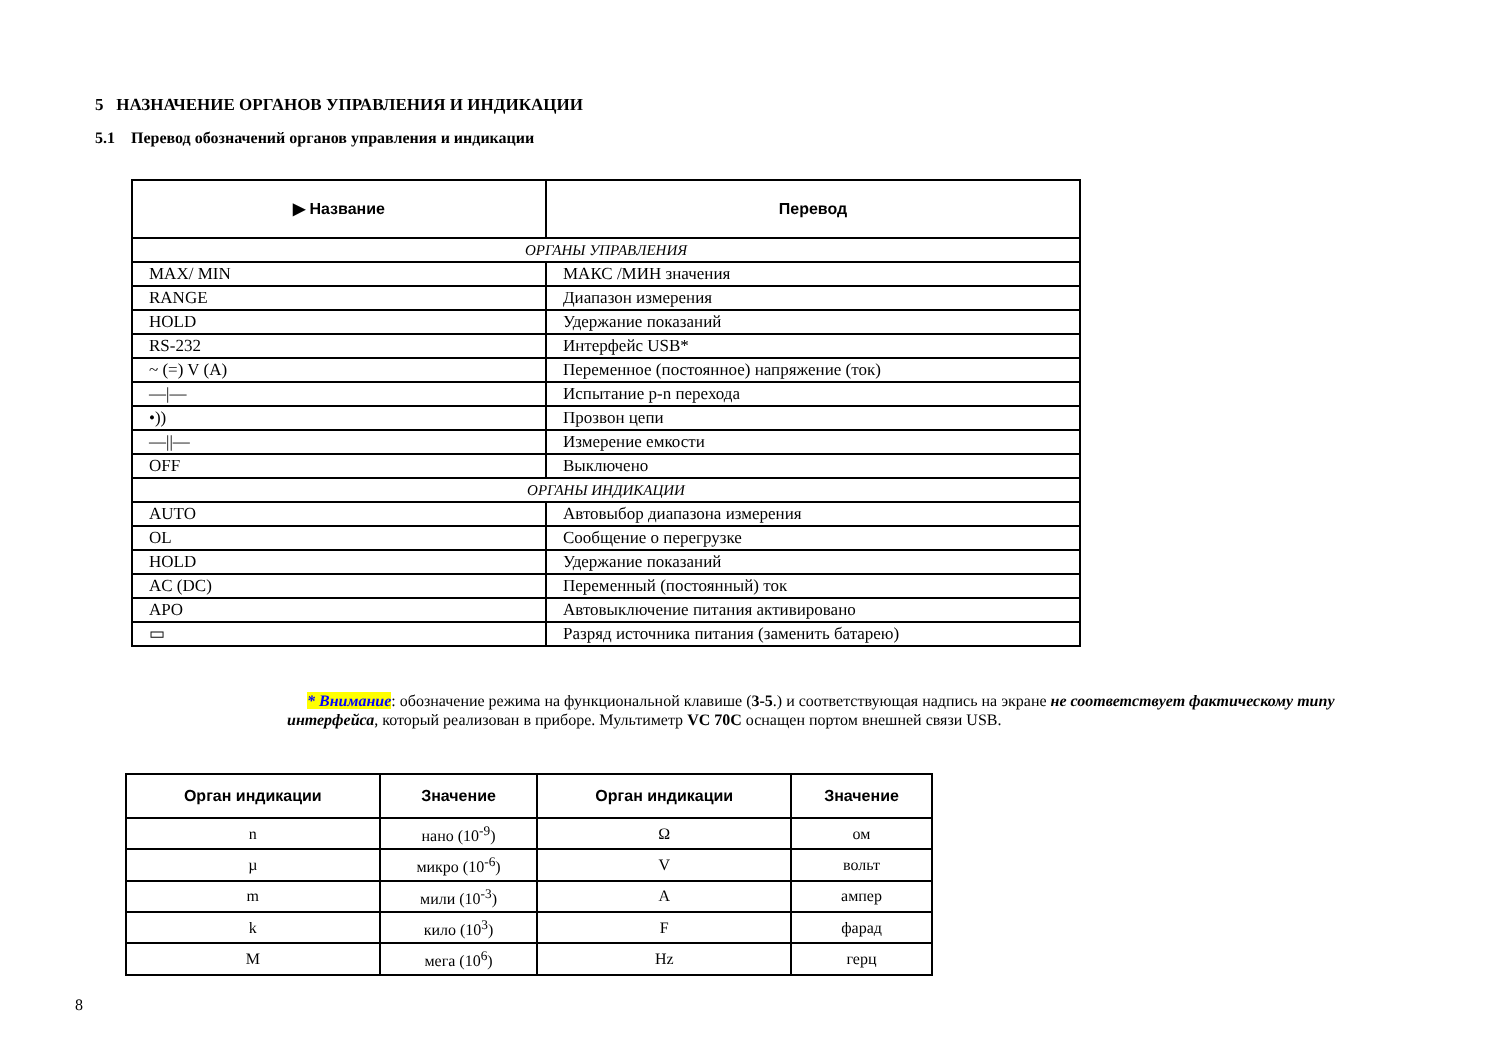5 НАЗНАЧЕНИЕ ОРГАНОВ УПРАВЛЕНИЯ И ИНДИКАЦИИ
5.1 Перевод обозначений органов управления и индикации
| ▶ Название | Перевод |
| --- | --- |
| ОРГАНЫ УПРАВЛЕНИЯ | |
| MAX/ MIN | МАКС /МИН значения |
| RANGE | Диапазон измерения |
| HOLD | Удержание показаний |
| RS-232 | Интерфейс USB* |
| ~ (=) V (A) | Переменное (постоянное) напряжение (ток) |
| —/— | Испытание p-n перехода |
| •)) | Прозвон цепи |
| —//— | Измерение емкости |
| OFF | Выключено |
| ОРГАНЫ ИНДИКАЦИИ | |
| AUTO | Автовыбор диапазона измерения |
| OL | Сообщение о перегрузке |
| HOLD | Удержание показаний |
| AC (DC) | Переменный (постоянный) ток |
| APO | Автовыключение питания активировано |
| ▭ | Разряд источника питания (заменить батарею) |
* Внимание: обозначение режима на функциональной клавише (3-5.) и соответствующая надпись на экране не соответствует фактическому типу интерфейса, который реализован в приборе. Мультиметр VC 70C оснащен портом внешней связи USB.
| Орган индикации | Значение | Орган индикации | Значение |
| --- | --- | --- | --- |
| n | нано (10<sup>-9</sup>) | Ω | ом |
| µ | микро (10<sup>-6</sup>) | V | вольт |
| m | мили (10<sup>-3</sup>) | A | ампер |
| k | кило (10<sup>3</sup>) | F | фарад |
| M | мега (10<sup>6</sup>) | Hz | герц |
8